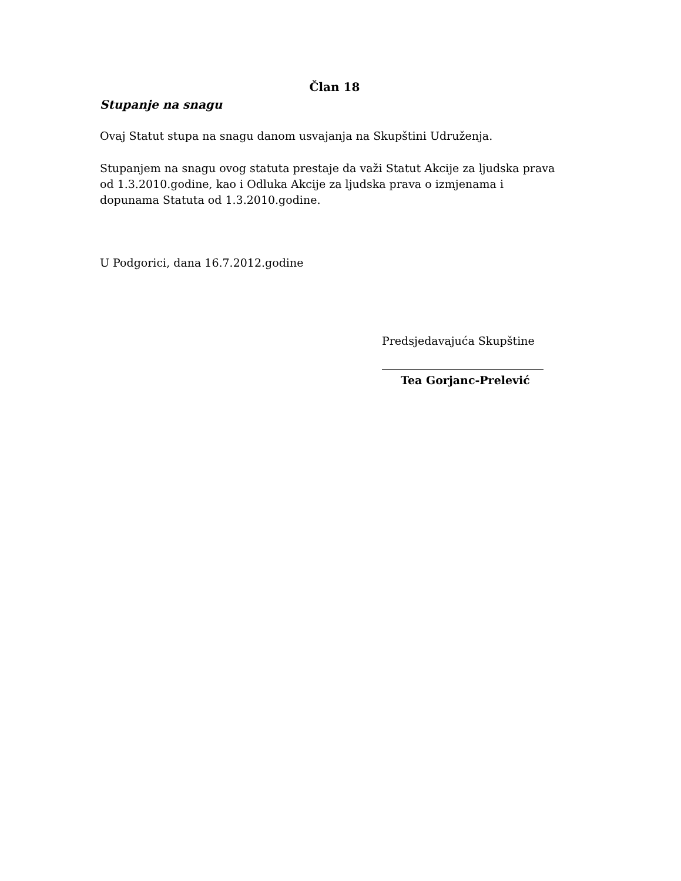Član 18
Stupanje na snagu
Ovaj Statut stupa na snagu danom usvajanja na Skupštini Udruženja.
Stupanjem na snagu ovog statuta prestaje da važi Statut Akcije za ljudska prava od 1.3.2010.godine, kao i Odluka Akcije za ljudska prava o izmjenama i dopunama Statuta od 1.3.2010.godine.
U Podgorici, dana 16.7.2012.godine
Predsjedavajuća Skupštine
Tea Gorjanc-Prelević